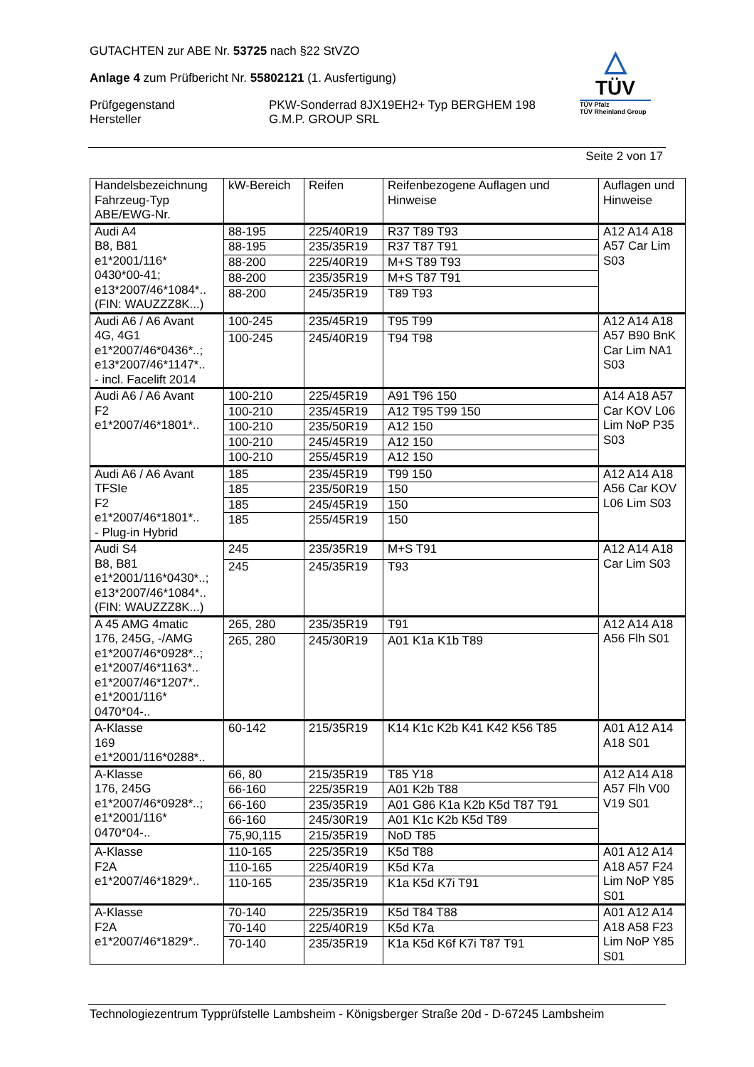GUTACHTEN zur ABE Nr. 53725 nach §22 StVZO
Anlage 4 zum Prüfbericht Nr. 55802121 (1. Ausfertigung)
Prüfgegenstand
Hersteller
PKW-Sonderrad 8JX19EH2+ Typ BERGHEM 198
G.M.P. GROUP SRL
△
TÜV
TÜV Pfalz
TÜV Rheinland Group
Seite 2 von 17
| Handelsbezeichnung Fahrzeug-Typ ABE/EWG-Nr. | kW-Bereich | Reifen | Reifenbezogene Auflagen und Hinweise | Auflagen und Hinweise |
| --- | --- | --- | --- | --- |
| Audi A4 B8, B81 e1*2001/116* 0430*00-41; e13*2007/46*1084*.. (FIN: WAUZZZ8K...) | 88-195 | 225/40R19 | R37 T89 T93 | A12 A14 A18 A57 Car Lim S03 |
| | 88-195 | 235/35R19 | R37 T87 T91 | |
| | 88-200 | 225/40R19 | M+S T89 T93 | |
| | 88-200 | 235/35R19 | M+S T87 T91 | |
| | 88-200 | 245/35R19 | T89 T93 | |
| Audi A6 / A6 Avant 4G, 4G1 e1*2007/46*0436*..; e13*2007/46*1147*.. - incl. Facelift 2014 | 100-245 | 235/45R19 | T95 T99 | A12 A14 A18 A57 B90 BnK Car Lim NA1 S03 |
| | 100-245 | 245/40R19 | T94 T98 | |
| Audi A6 / A6 Avant F2 e1*2007/46*1801*.. | 100-210 | 225/45R19 | A91 T96 150 | A14 A18 A57 Car KOV L06 Lim NoP P35 S03 |
| | 100-210 | 235/45R19 | A12 T95 T99 150 | |
| | 100-210 | 235/50R19 | A12 150 | |
| | 100-210 | 245/45R19 | A12 150 | |
| | 100-210 | 255/45R19 | A12 150 | |
| Audi A6 / A6 Avant TFSIe F2 e1*2007/46*1801*.. - Plug-in Hybrid | 185 | 235/45R19 | T99 150 | A12 A14 A18 A56 Car KOV L06 Lim S03 |
| | 185 | 235/50R19 | 150 | |
| | 185 | 245/45R19 | 150 | |
| | 185 | 255/45R19 | 150 | |
| Audi S4 B8, B81 e1*2001/116*0430*..; e13*2007/46*1084*.. (FIN: WAUZZZ8K...) | 245 | 235/35R19 | M+S T91 | A12 A14 A18 Car Lim S03 |
| | 245 | 245/35R19 | T93 | |
| A 45 AMG 4matic 176, 245G, -/AMG e1*2007/46*0928*..; e1*2007/46*1163*.. e1*2007/46*1207*.. e1*2001/116* 0470*04-.. | 265, 280 | 235/35R19 | T91 | A12 A14 A18 A56 Flh S01 |
| | 265, 280 | 245/30R19 | A01 K1a K1b T89 | |
| A-Klasse 169 e1*2001/116*0288*.. | 60-142 | 215/35R19 | K14 K1c K2b K41 K42 K56 T85 | A01 A12 A14 A18 S01 |
| A-Klasse 176, 245G e1*2007/46*0928*..; e1*2001/116* 0470*04-.. | 66, 80 | 215/35R19 | T85 Y18 | A12 A14 A18 A57 Flh V00 V19 S01 |
| | 66-160 | 225/35R19 | A01 K2b T88 | |
| | 66-160 | 235/35R19 | A01 G86 K1a K2b K5d T87 T91 | |
| | 66-160 | 245/30R19 | A01 K1c K2b K5d T89 | |
| | 75,90,115 | 215/35R19 | NoD T85 | |
| A-Klasse F2A e1*2007/46*1829*.. | 110-165 | 225/35R19 | K5d T88 | A01 A12 A14 A18 A57 F24 Lim NoP Y85 S01 |
| | 110-165 | 225/40R19 | K5d K7a | |
| | 110-165 | 235/35R19 | K1a K5d K7i T91 | |
| A-Klasse F2A e1*2007/46*1829*.. | 70-140 | 225/35R19 | K5d T84 T88 | A01 A12 A14 A18 A58 F23 Lim NoP Y85 S01 |
| | 70-140 | 225/40R19 | K5d K7a | |
| | 70-140 | 235/35R19 | K1a K5d K6f K7i T87 T91 | |
Technologiezentrum Typprüfstelle Lambsheim - Königsberger Straße 20d - D-67245 Lambsheim